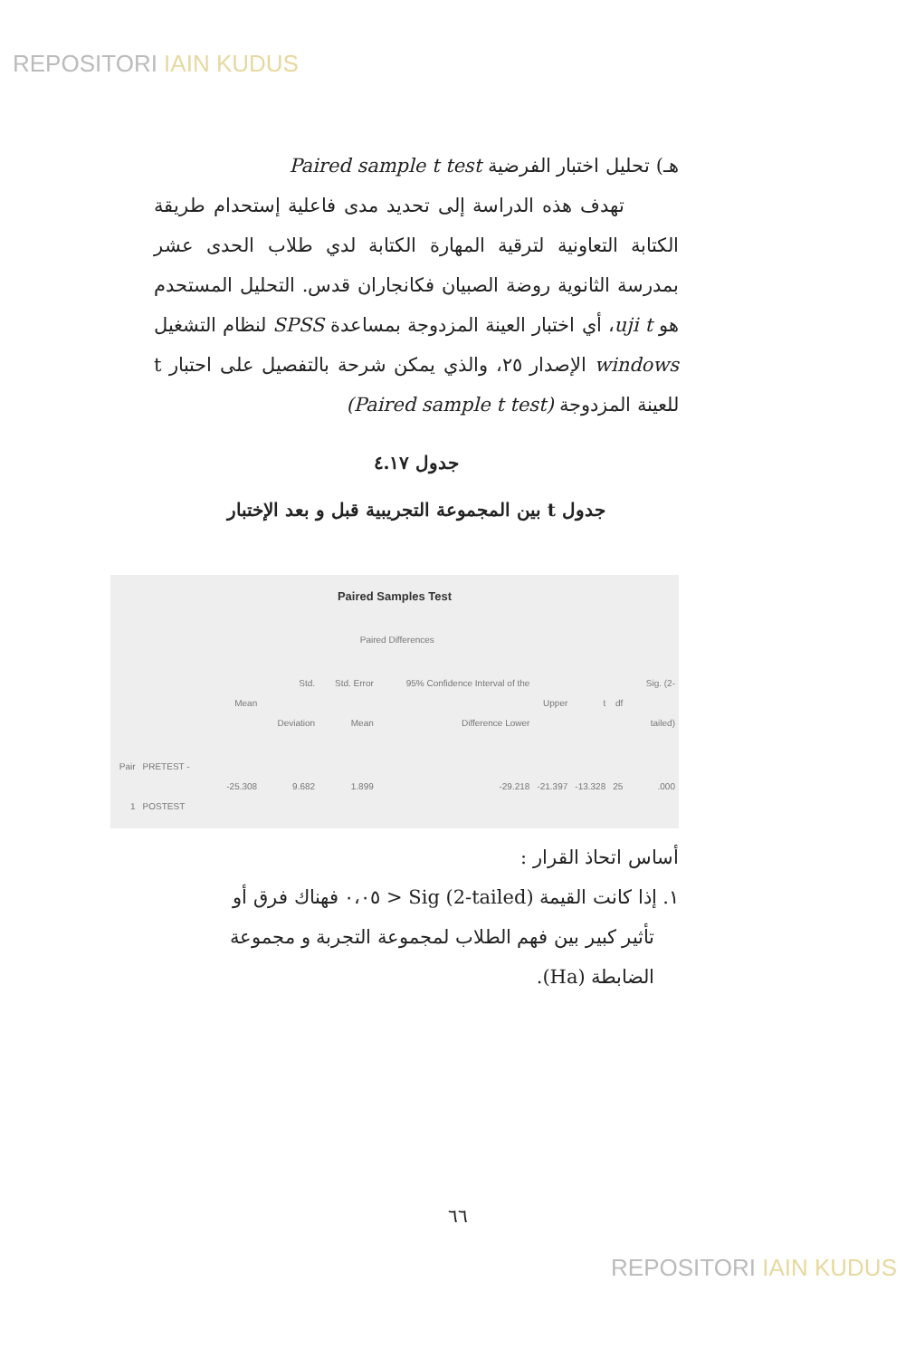REPOSITORI IAIN KUDUS
هـ) تحليل اختبار الفرضية Paired sample t test
تهدف هذه الدراسة إلى تحديد مدى فاعلية إستحدام طريقة الكتابة التعاونية لترقية المهارة الكتابة لدي طلاب الحدى عشر بمدرسة الثانوية روضة الصبيان فكانجاران قدس. التحليل المستحدم هو uji t، أي اختبار العينة المزدوجة بمساعدة SPSS لنظام التشغيل windows الإصدار ٢٥، والذي يمكن شرحة بالتفصيل على احتبار t للعينة المزدوجة (Paired sample t test)
جدول ٤.١٧
جدول t بين المجموعة التجريبية قبل و بعد الإختبار
| Paired Samples Test | | | | | | | | | |
| | | Paired Differences | | | | | | | |
| | | Mean | Std. Deviation | Std. Error Mean | 95% Confidence Interval of the Difference Lower | Upper | t | df | Sig. (2-tailed) |
| Pair 1 | PRETEST - POSTEST | -25.308 | 9.682 | 1.899 | -29.218 | -21.397 | -13.328 | 25 | .000 |
أساس اتحاذ القرار :
١. إذا كانت القيمة Sig (2-tailed) < ٠،٠٥ فهناك فرق أو
تأثير كبير بين فهم الطلاب لمجموعة التجربة و مجموعة
الضابطة (Ha).
٦٦
REPOSITORI IAIN KUDUS